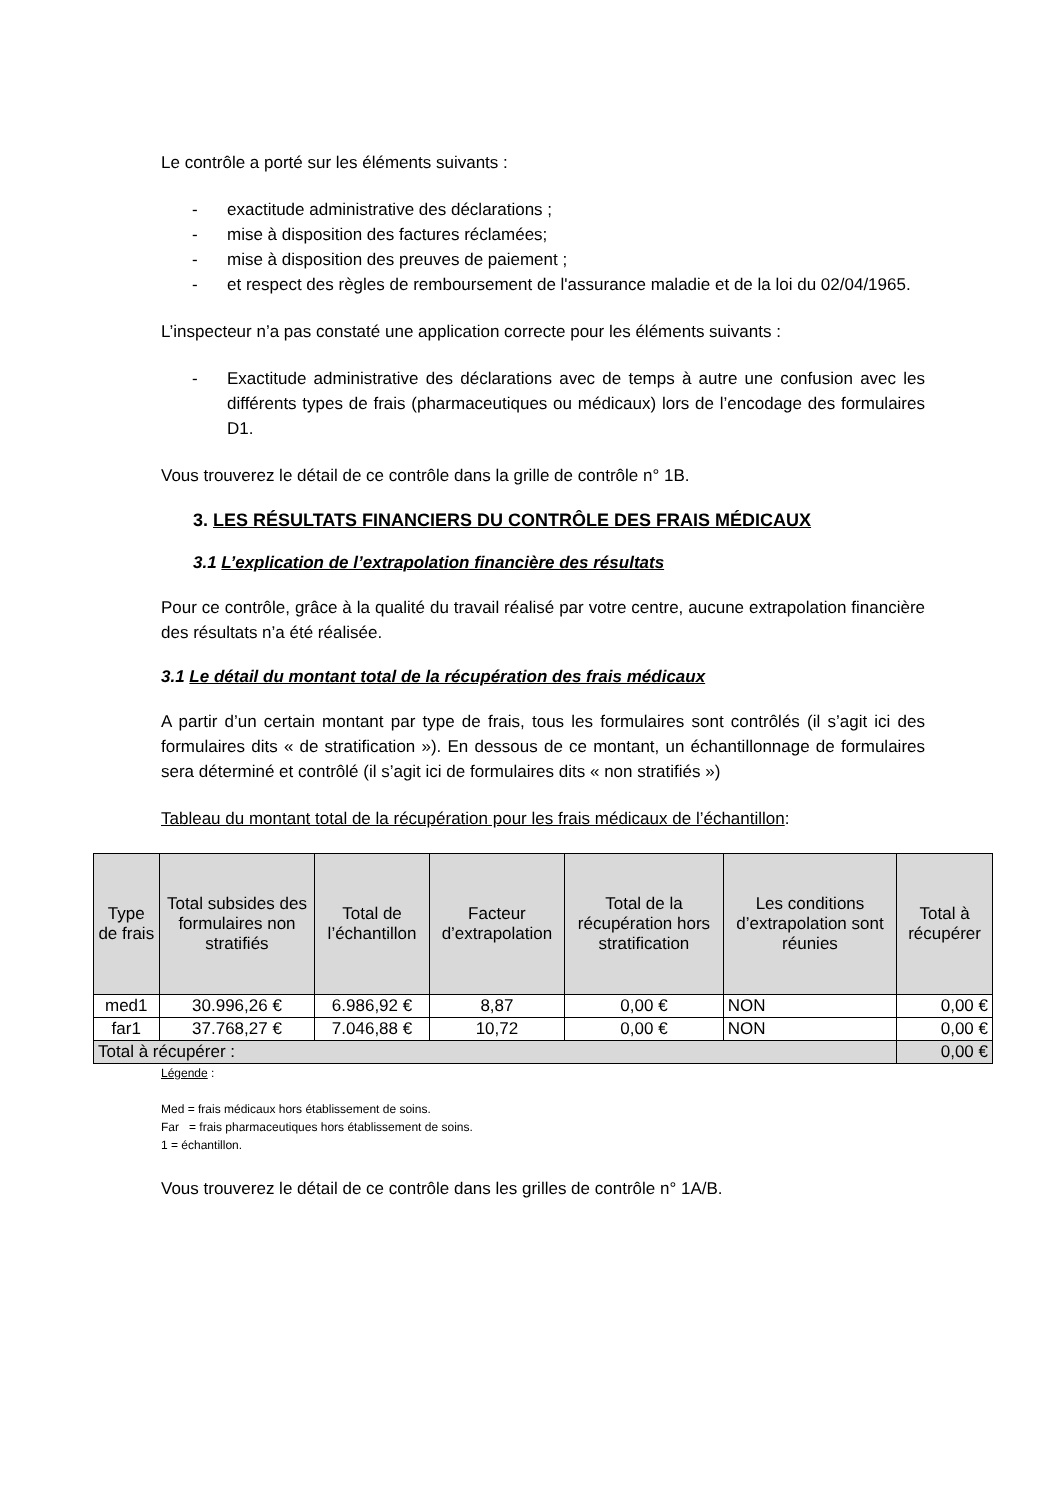Le contrôle a porté sur les éléments suivants :
- exactitude administrative des déclarations ;
- mise à disposition des factures réclamées;
- mise à disposition des preuves de paiement ;
- et respect des règles de remboursement de l'assurance maladie et de la loi du 02/04/1965.
L’inspecteur n’a pas constaté une application correcte pour les éléments suivants :
- Exactitude administrative des déclarations avec de temps à autre une confusion avec les différents types de frais (pharmaceutiques ou médicaux) lors de l’encodage des formulaires D1.
Vous trouverez le détail de ce contrôle dans la grille de contrôle n° 1B.
3. LES RÉSULTATS FINANCIERS DU CONTRÔLE DES FRAIS MÉDICAUX
3.1 L’explication de l’extrapolation financière des résultats
Pour ce contrôle, grâce à la qualité du travail réalisé par votre centre, aucune extrapolation financière des résultats n’a été réalisée.
3.1 Le détail du montant total de la récupération des frais médicaux
A partir d’un certain montant par type de frais, tous les formulaires sont contrôlés (il s’agit ici des formulaires dits « de stratification »). En dessous de ce montant, un échantillonnage de formulaires sera déterminé et contrôlé (il s’agit ici de formulaires dits « non stratifiés »)
Tableau du montant total de la récupération pour les frais médicaux de l’échantillon:
| Type de frais | Total subsides des formulaires non stratifiés | Total de l’échantillon | Facteur d’extrapolation | Total de la récupération hors stratification | Les conditions d’extrapolation sont réunies | Total à récupérer |
| --- | --- | --- | --- | --- | --- | --- |
| med1 | 30.996,26 € | 6.986,92 € | 8,87 | 0,00 € | NON | 0,00 € |
| far1 | 37.768,27 € | 7.046,88 € | 10,72 | 0,00 € | NON | 0,00 € |
| Total à récupérer : | | | | | | 0,00 € |
Légende :
Med = frais médicaux hors établissement de soins.
Far = frais pharmaceutiques hors établissement de soins.
1 = échantillon.
Vous trouverez le détail de ce contrôle dans les grilles de contrôle n° 1A/B.